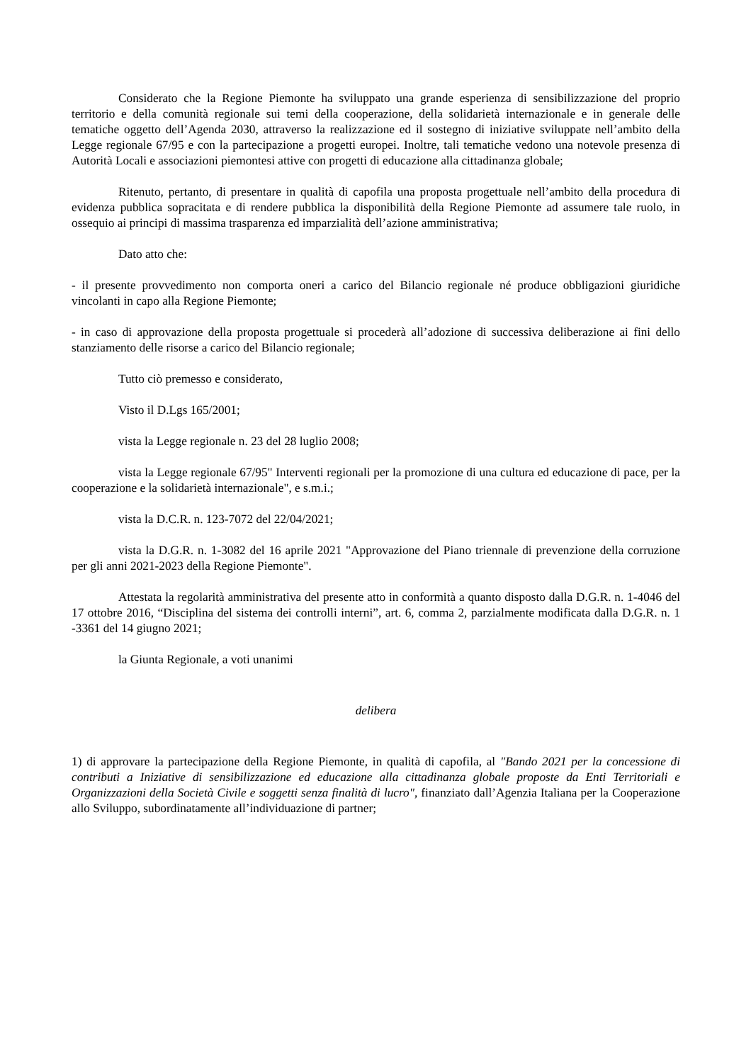Considerato che la Regione Piemonte ha sviluppato una grande esperienza di sensibilizzazione del proprio territorio e della comunità regionale sui temi della cooperazione, della solidarietà internazionale e in generale delle tematiche oggetto dell’Agenda 2030, attraverso la realizzazione ed il sostegno di iniziative sviluppate nell’ambito della Legge regionale 67/95 e con la partecipazione a progetti europei. Inoltre, tali tematiche vedono una notevole presenza di Autorità Locali e associazioni piemontesi attive con progetti di educazione alla cittadinanza globale;
Ritenuto, pertanto, di presentare in qualità di capofila una proposta progettuale nell’ambito della procedura di evidenza pubblica sopracitata e di rendere pubblica la disponibilità della Regione Piemonte ad assumere tale ruolo, in ossequio ai principi di massima trasparenza ed imparzialità dell’azione amministrativa;
Dato atto che:
- il presente provvedimento non comporta oneri a carico del Bilancio regionale né produce obbligazioni giuridiche vincolanti in capo alla Regione Piemonte;
- in caso di approvazione della proposta progettuale si procederà all’adozione di successiva deliberazione ai fini dello stanziamento delle risorse a carico del Bilancio regionale;
Tutto ciò premesso e considerato,
Visto il D.Lgs 165/2001;
vista la Legge regionale n. 23 del 28 luglio 2008;
vista la Legge regionale 67/95" Interventi regionali per la promozione di una cultura ed educazione di pace, per la cooperazione e la solidarietà internazionale", e s.m.i.;
vista la D.C.R. n. 123-7072 del 22/04/2021;
vista la D.G.R. n. 1-3082 del 16 aprile 2021 "Approvazione del Piano triennale di prevenzione della corruzione per gli anni 2021-2023 della Regione Piemonte".
Attestata la regolarità amministrativa del presente atto in conformità a quanto disposto dalla D.G.R. n. 1-4046 del 17 ottobre 2016, “Disciplina del sistema dei controlli interni”, art. 6, comma 2, parzialmente modificata dalla D.G.R. n. 1 -3361 del 14 giugno 2021;
la Giunta Regionale, a voti unanimi
delibera
1) di approvare la partecipazione della Regione Piemonte, in qualità di capofila, al "Bando 2021 per la concessione di contributi a Iniziative di sensibilizzazione ed educazione alla cittadinanza globale proposte da Enti Territoriali e Organizzazioni della Società Civile e soggetti senza finalità di lucro", finanziato dall’Agenzia Italiana per la Cooperazione allo Sviluppo, subordinatamente all’individuazione di partner;